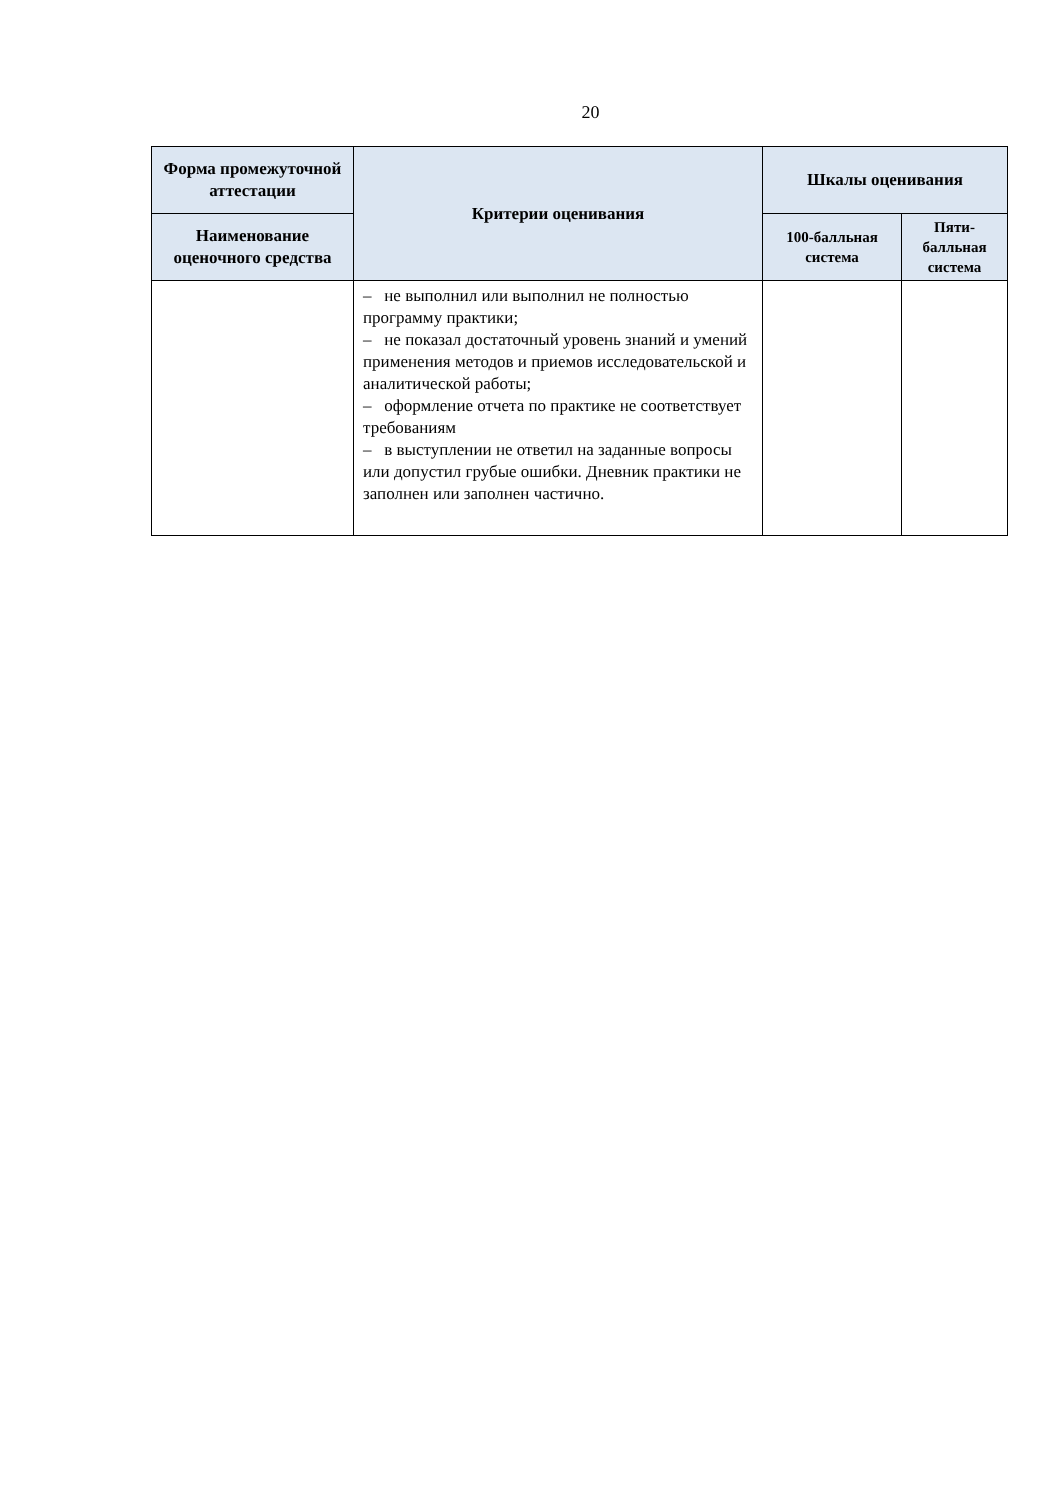20
| Форма промежуточной аттестации | Критерии оценивания | Шкалы оценивания | |
| --- | --- | --- | --- |
| Наименование оценочного средства | | 100-балльная система | Пяти-балльная система |
| | – не выполнил или выполнил не полностью программу практики; – не показал достаточный уровень знаний и умений применения методов и приемов исследовательской и аналитической работы; – оформление отчета по практике не соответствует требованиям – в выступлении не ответил на заданные вопросы или допустил грубые ошибки. Дневник практики не заполнен или заполнен частично. | | |